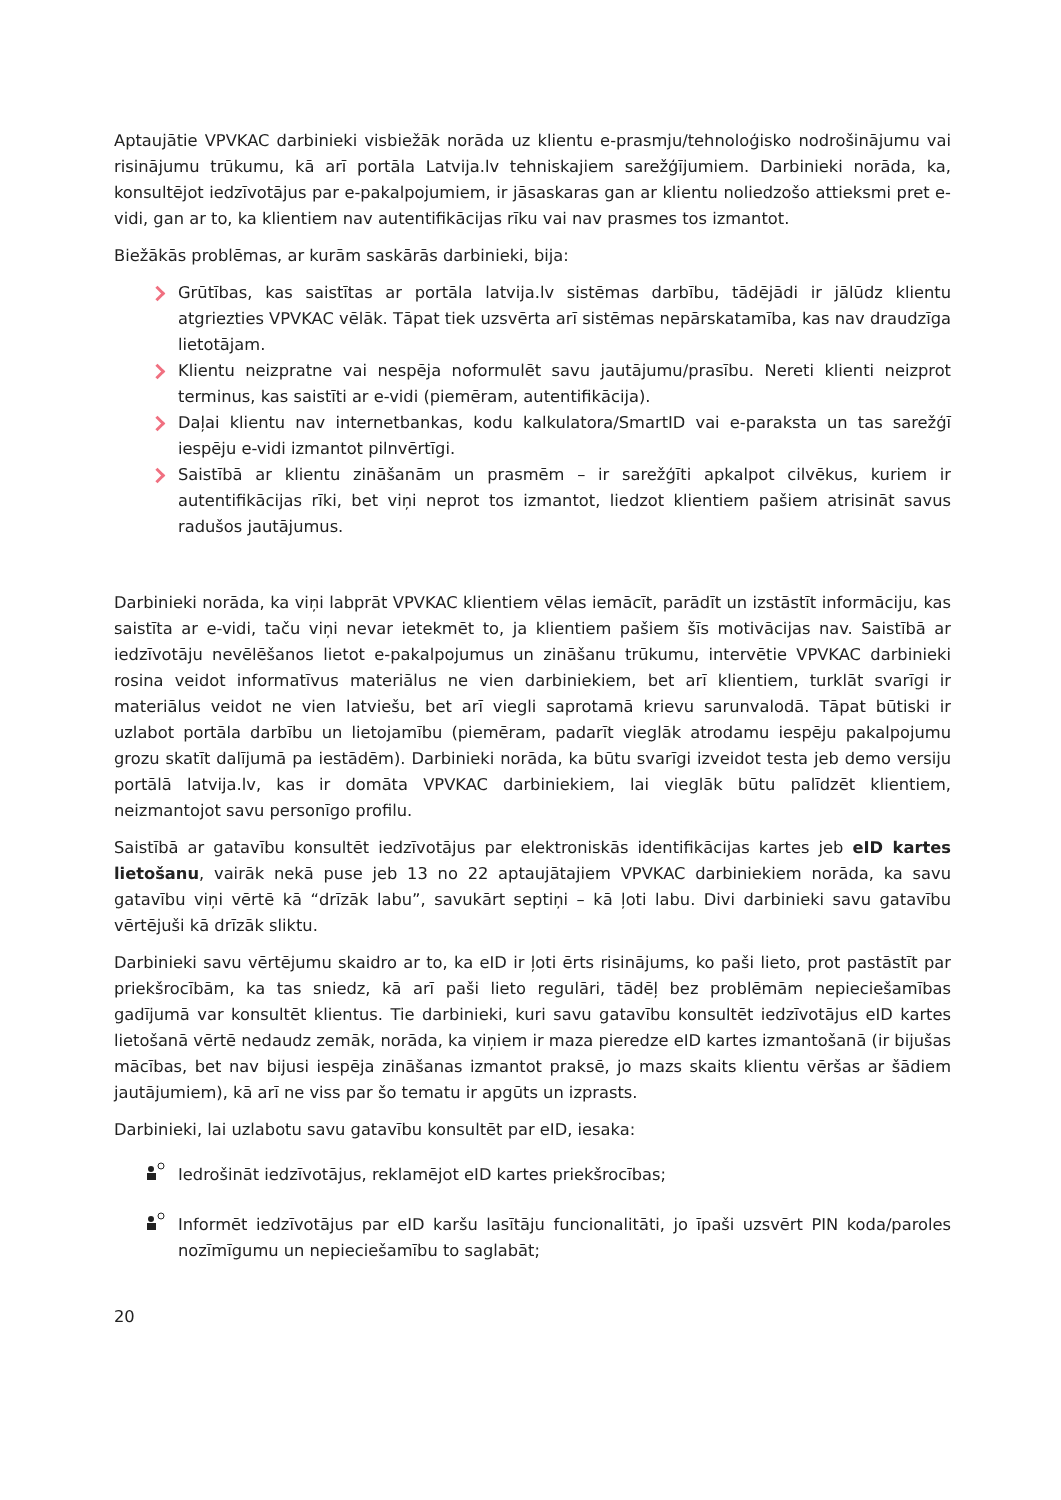Aptaujātie VPVKAC darbinieki visbiežāk norāda uz klientu e-prasmju/tehnoloģisko nodrošinājumu vai risinājumu trūkumu, kā arī portāla Latvija.lv tehniskajiem sarežģījumiem. Darbinieki norāda, ka, konsultējot iedzīvotājus par e-pakalpojumiem, ir jāsaskaras gan ar klientu noliedzošo attieksmi pret e-vidi, gan ar to, ka klientiem nav autentifikācijas rīku vai nav prasmes tos izmantot.
Biežākās problēmas, ar kurām saskārās darbinieki, bija:
Grūtības, kas saistītas ar portāla latvija.lv sistēmas darbību, tādējādi ir jālūdz klientu atgriezties VPVKAC vēlāk. Tāpat tiek uzsvērta arī sistēmas nepārskatamība, kas nav draudzīga lietotājam.
Klientu neizpratne vai nespēja noformulēt savu jautājumu/prasību. Nereti klienti neizprot terminus, kas saistīti ar e-vidi (piemēram, autentifikācija).
Daļai klientu nav internetbankas, kodu kalkulatora/SmartID vai e-paraksta un tas sarežģī iespēju e-vidi izmantot pilnvērtīgi.
Saistībā ar klientu zināšanām un prasmēm – ir sarežģīti apkalpot cilvēkus, kuriem ir autentifikācijas rīki, bet viņi neprot tos izmantot, liedzot klientiem pašiem atrisināt savus radušos jautājumus.
Darbinieki norāda, ka viņi labprāt VPVKAC klientiem vēlas iemācīt, parādīt un izstāstīt informāciju, kas saistīta ar e-vidi, taču viņi nevar ietekmēt to, ja klientiem pašiem šīs motivācijas nav. Saistībā ar iedzīvotāju nevēlēšanos lietot e-pakalpojumus un zināšanu trūkumu, intervētie VPVKAC darbinieki rosina veidot informatīvus materiālus ne vien darbiniekiem, bet arī klientiem, turklāt svarīgi ir materiālus veidot ne vien latviešu, bet arī viegli saprotamā krievu sarunvalodā. Tāpat būtiski ir uzlabot portāla darbību un lietojamību (piemēram, padarīt vieglāk atrodamu iespēju pakalpojumu grozu skatīt dalījumā pa iestādēm). Darbinieki norāda, ka būtu svarīgi izveidot testa jeb demo versiju portālā latvija.lv, kas ir domāta VPVKAC darbiniekiem, lai vieglāk būtu palīdzēt klientiem, neizmantojot savu personīgo profilu.
Saistībā ar gatavību konsultēt iedzīvotājus par elektroniskās identifikācijas kartes jeb eID kartes lietošanu, vairāk nekā puse jeb 13 no 22 aptaujātajiem VPVKAC darbiniekiem norāda, ka savu gatavību viņi vērtē kā “drīzāk labu”, savukārt septiņi – kā ļoti labu. Divi darbinieki savu gatavību vērtējuši kā drīzāk sliktu.
Darbinieki savu vērtējumu skaidro ar to, ka eID ir ļoti ērts risinājums, ko paši lieto, prot pastāstīt par priekšrocībām, ka tas sniedz, kā arī paši lieto regulāri, tādēļ bez problēmām nepieciešamības gadījumā var konsultēt klientus. Tie darbinieki, kuri savu gatavību konsultēt iedzīvotājus eID kartes lietošanā vērtē nedaudz zemāk, norāda, ka viņiem ir maza pieredze eID kartes izmantošanā (ir bijušas mācības, bet nav bijusi iespēja zināšanas izmantot praksē, jo mazs skaits klientu vēršas ar šādiem jautājumiem), kā arī ne viss par šo tematu ir apgūts un izprasts.
Darbinieki, lai uzlabotu savu gatavību konsultēt par eID, iesaka:
Iedrošināt iedzīvotājus, reklamējot eID kartes priekšrocības;
Informēt iedzīvotājus par eID karšu lasītāju funcionalitāti, jo īpaši uzsvērt PIN koda/paroles nozīmīgumu un nepieciešamību to saglabāt;
20